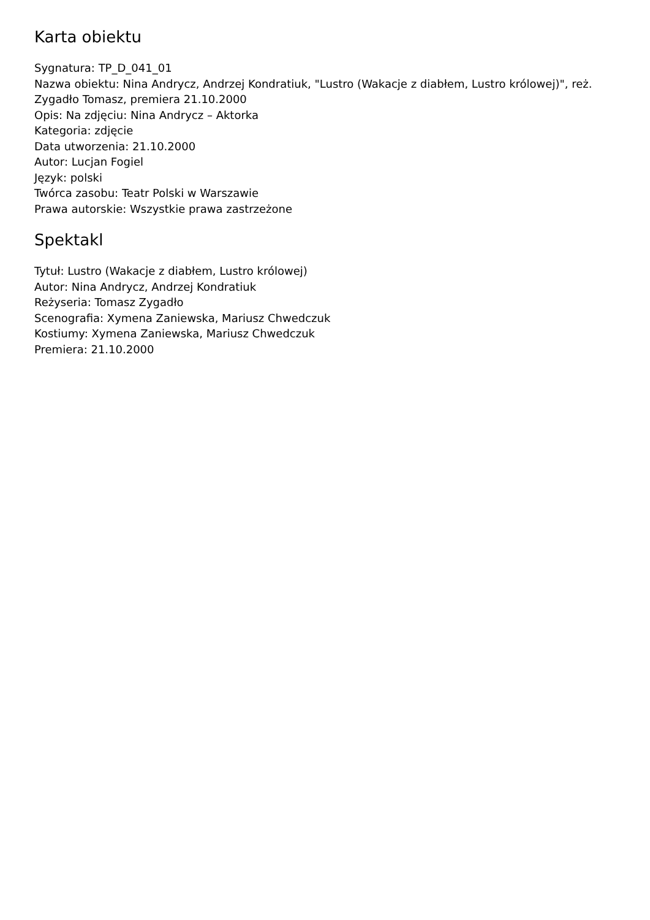Karta obiektu
Sygnatura: TP_D_041_01
Nazwa obiektu: Nina Andrycz, Andrzej Kondratiuk, "Lustro (Wakacje z diabłem, Lustro królowej)", reż. Zygadło Tomasz, premiera 21.10.2000
Opis: Na zdjęciu: Nina Andrycz – Aktorka
Kategoria: zdjęcie
Data utworzenia: 21.10.2000
Autor: Lucjan Fogiel
Język: polski
Twórca zasobu: Teatr Polski w Warszawie
Prawa autorskie: Wszystkie prawa zastrzeżone
Spektakl
Tytuł: Lustro (Wakacje z diabłem, Lustro królowej)
Autor: Nina Andrycz, Andrzej Kondratiuk
Reżyseria: Tomasz Zygadło
Scenografia: Xymena Zaniewska, Mariusz Chwedczuk
Kostiumy: Xymena Zaniewska, Mariusz Chwedczuk
Premiera: 21.10.2000